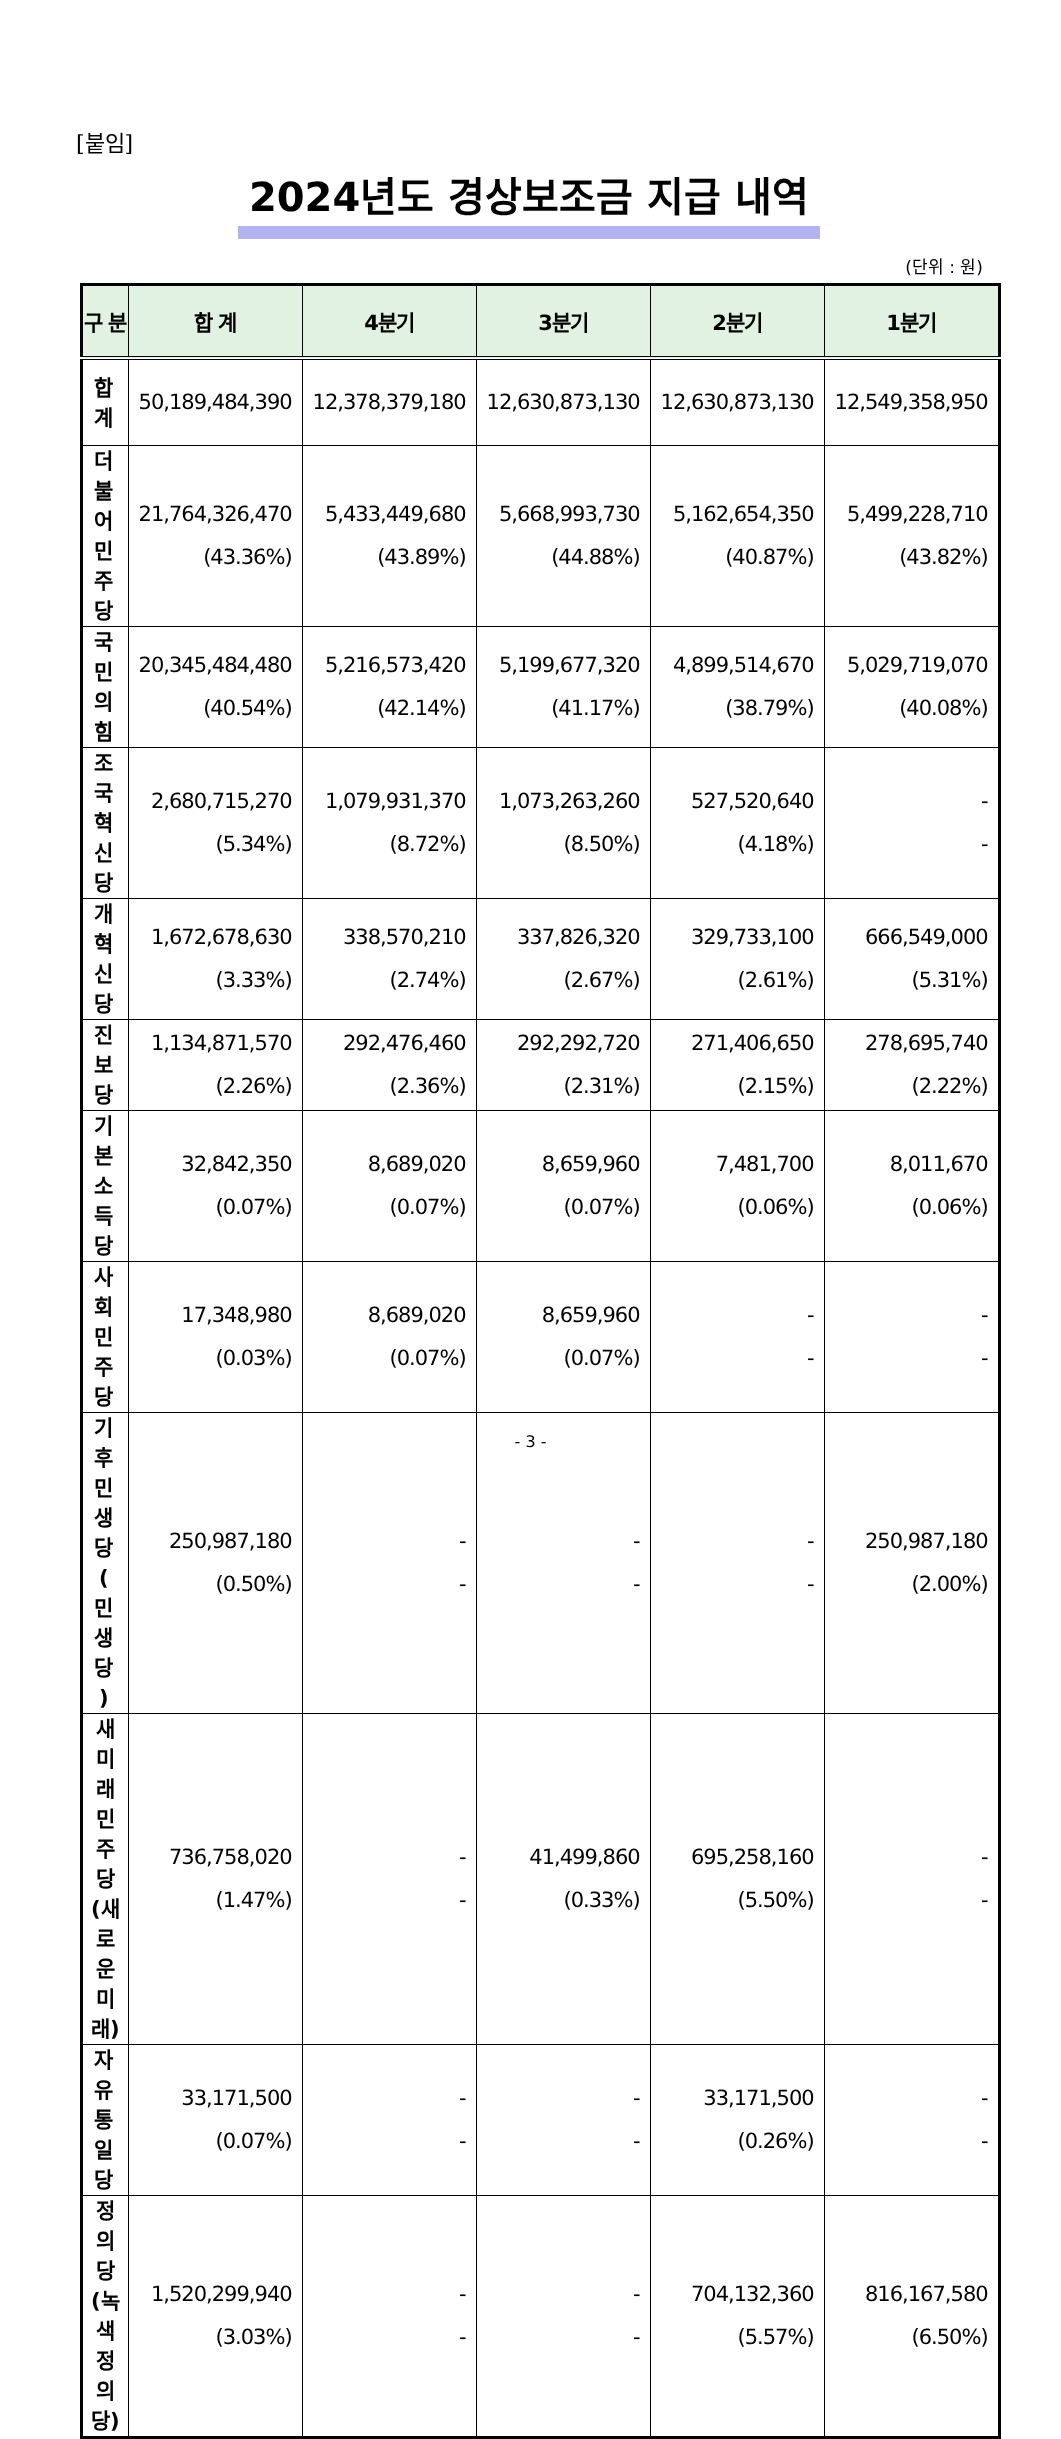[붙임]
2024년도 경상보조금 지급 내역
(단위 : 원)
| 구 분 | 합 계 | 4분기 | 3분기 | 2분기 | 1분기 |
| --- | --- | --- | --- | --- | --- |
| 합 계 | 50,189,484,390 | 12,378,379,180 | 12,630,873,130 | 12,630,873,130 | 12,549,358,950 |
| 더 불 어 민 주 당 | 21,764,326,470 (43.36%) | 5,433,449,680 (43.89%) | 5,668,993,730 (44.88%) | 5,162,654,350 (40.87%) | 5,499,228,710 (43.82%) |
| 국민의힘 | 20,345,484,480 (40.54%) | 5,216,573,420 (42.14%) | 5,199,677,320 (41.17%) | 4,899,514,670 (38.79%) | 5,029,719,070 (40.08%) |
| 조국혁신당 | 2,680,715,270 (5.34%) | 1,079,931,370 (8.72%) | 1,073,263,260 (8.50%) | 527,520,640 (4.18%) | - - |
| 개혁신당 | 1,672,678,630 (3.33%) | 338,570,210 (2.74%) | 337,826,320 (2.67%) | 329,733,100 (2.61%) | 666,549,000 (5.31%) |
| 진 보 당 | 1,134,871,570 (2.26%) | 292,476,460 (2.36%) | 292,292,720 (2.31%) | 271,406,650 (2.15%) | 278,695,740 (2.22%) |
| 기본소득당 | 32,842,350 (0.07%) | 8,689,020 (0.07%) | 8,659,960 (0.07%) | 7,481,700 (0.06%) | 8,011,670 (0.06%) |
| 사회민주당 | 17,348,980 (0.03%) | 8,689,020 (0.07%) | 8,659,960 (0.07%) | - - | - - |
| 기후민생당 ( 민 생 당 ) | 250,987,180 (0.50%) | - - | - - | - - | 250,987,180 (2.00%) |
| 새미래민주당 (새로운미래) | 736,758,020 (1.47%) | - - | 41,499,860 (0.33%) | 695,258,160 (5.50%) | - - |
| 자유통일당 | 33,171,500 (0.07%) | - - | - - | 33,171,500 (0.26%) | - - |
| 정 의 당 (녹색정의당) | 1,520,299,940 (3.03%) | - - | - - | 704,132,360 (5.57%) | 816,167,580 (6.50%) |
- 3 -